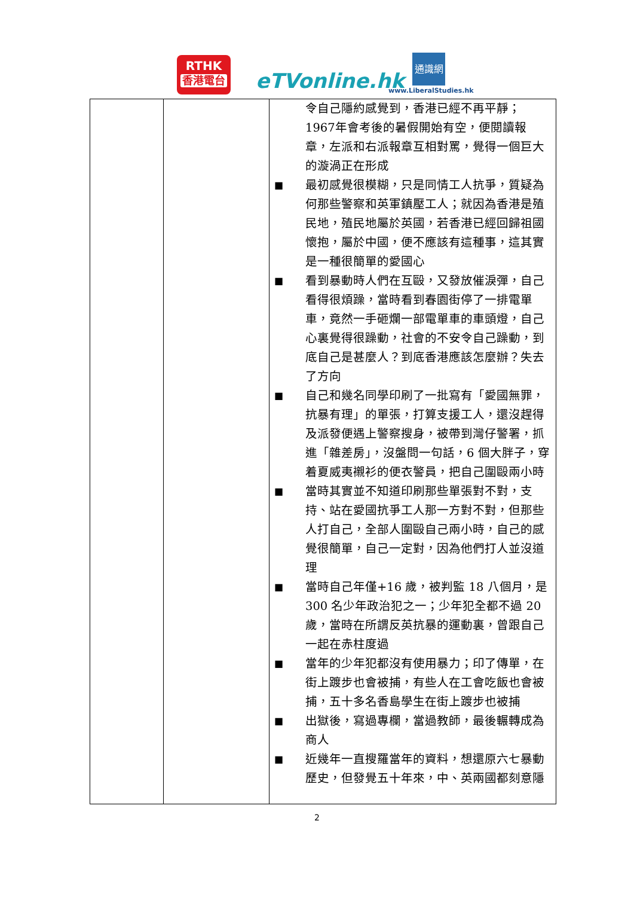RTHK
香港電台
eTVonline.hk
通識網
www.LiberalStudies.hk
| | | 令自己隱約感覺到，香港已經不再平靜；1967年會考後的暑假開始有空，便閱讀報章，左派和右派報章互相對罵，覺得一個巨大的漩渦正在形成 ■ 最初感覺很模糊，只是同情工人抗爭，質疑為何那些警察和英軍鎮壓工人；就因為香港是殖民地，殖民地屬於英國，若香港已經回歸祖國懷抱，屬於中國，便不應該有這種事，這其實是一種很簡單的愛國心 ■ 看到暴動時人們在互毆，又發放催淚彈，自己看得很煩躁，當時看到春園街停了一排電單車，竟然一手砸爛一部電單車的車頭燈，自己心裏覺得很躁動，社會的不安令自己躁動，到底自己是甚麼人？到底香港應該怎麼辦？失去了方向 ■ 自己和幾名同學印刷了一批寫有「愛國無罪，抗暴有理」的單張，打算支援工人，還沒趕得及派發便遇上警察搜身，被帶到灣仔警署，抓進「雜差房」，沒盤問一句話，6 個大胖子，穿着夏威夷襯衫的便衣警員，把自己圍毆兩小時 ■ 當時其實並不知道印刷那些單張對不對，支持、站在愛國抗爭工人那一方對不對，但那些人打自己，全部人圍毆自己兩小時，自己的感覺很簡單，自己一定對，因為他們打人並沒道理 ■ 當時自己年僅+16 歲，被判監 18 八個月，是 300 名少年政治犯之一；少年犯全都不過 20 歲，當時在所謂反英抗暴的運動裏，曾跟自己一起在赤柱度過 ■ 當年的少年犯都沒有使用暴力；印了傳單，在街上踱步也會被捕，有些人在工會吃飯也會被捕，五十多名香島學生在街上踱步也被捕 ■ 出獄後，寫過專欄，當過教師，最後輾轉成為商人 ■ 近幾年一直搜羅當年的資料，想還原六七暴動歷史，但發覺五十年來，中、英兩國都刻意隱 |
2